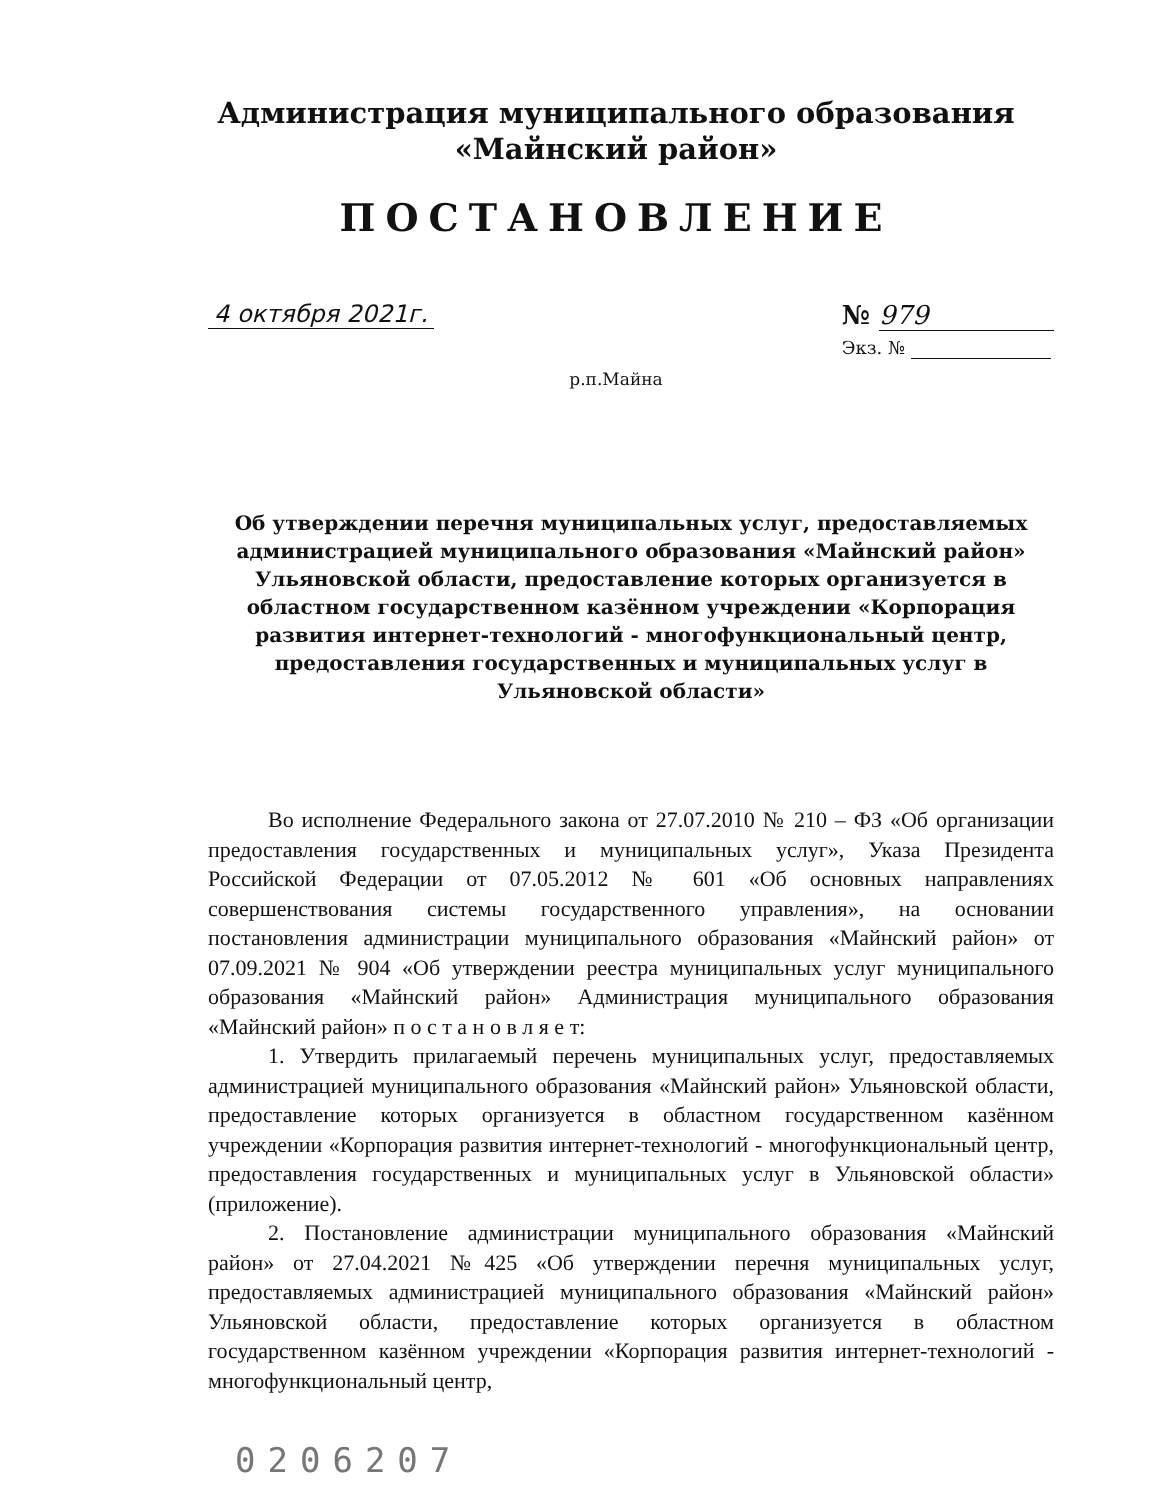Администрация муниципального образования
«Майнский район»
ПОСТАНОВЛЕНИЕ
4 октября 2021г. № 979
Экз. №
р.п.Майна
Об утверждении перечня муниципальных услуг, предоставляемых администрацией муниципального образования «Майнский район» Ульяновской области, предоставление которых организуется в областном государственном казённом учреждении «Корпорация развития интернет-технологий - многофункциональный центр, предоставления государственных и муниципальных услуг в Ульяновской области»
Во исполнение Федерального закона от 27.07.2010 № 210 – ФЗ «Об организации предоставления государственных и муниципальных услуг», Указа Президента Российской Федерации от 07.05.2012 № 601 «Об основных направлениях совершенствования системы государственного управления», на основании постановления администрации муниципального образования «Майнский район» от 07.09.2021 № 904 «Об утверждении реестра муниципальных услуг муниципального образования «Майнский район» Администрация муниципального образования «Майнский район» п о с т а н о в л я е т:
1. Утвердить прилагаемый перечень муниципальных услуг, предоставляемых администрацией муниципального образования «Майнский район» Ульяновской области, предоставление которых организуется в областном государственном казённом учреждении «Корпорация развития интернет-технологий - многофункциональный центр, предоставления государственных и муниципальных услуг в Ульяновской области» (приложение).
2. Постановление администрации муниципального образования «Майнский район» от 27.04.2021 №425 «Об утверждении перечня муниципальных услуг, предоставляемых администрацией муниципального образования «Майнский район» Ульяновской области, предоставление которых организуется в областном государственном казённом учреждении «Корпорация развития интернет-технологий - многофункциональный центр,
0206207